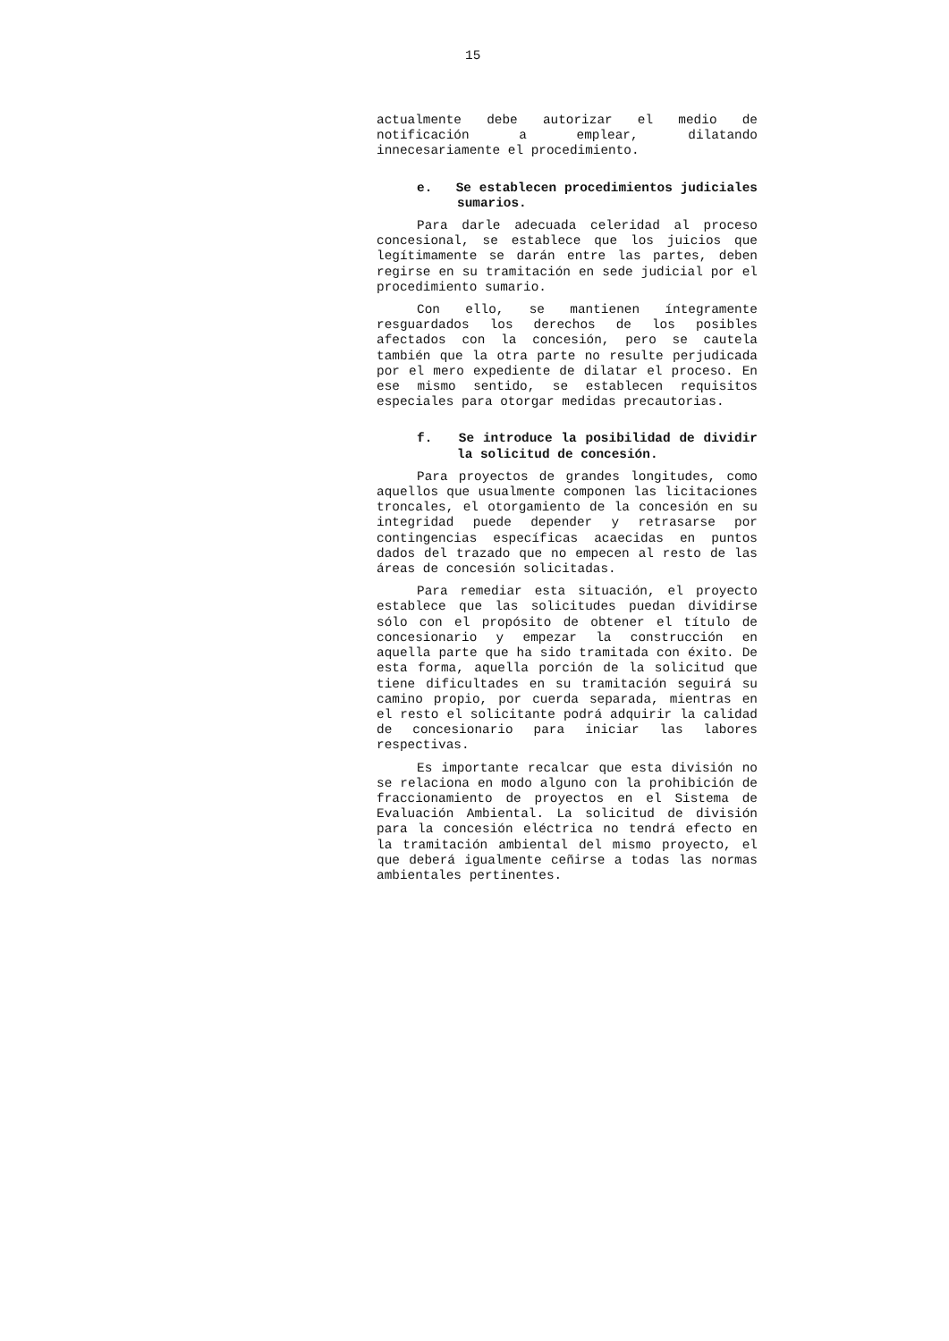15
actualmente debe autorizar el medio de notificación a emplear, dilatando innecesariamente el procedimiento.
e. Se establecen procedimientos judiciales sumarios.
Para darle adecuada celeridad al proceso concesional, se establece que los juicios que legítimamente se darán entre las partes, deben regirse en su tramitación en sede judicial por el procedimiento sumario.
Con ello, se mantienen íntegramente resguardados los derechos de los posibles afectados con la concesión, pero se cautela también que la otra parte no resulte perjudicada por el mero expediente de dilatar el proceso. En ese mismo sentido, se establecen requisitos especiales para otorgar medidas precautorias.
f. Se introduce la posibilidad de dividir la solicitud de concesión.
Para proyectos de grandes longitudes, como aquellos que usualmente componen las licitaciones troncales, el otorgamiento de la concesión en su integridad puede depender y retrasarse por contingencias específicas acaecidas en puntos dados del trazado que no empecen al resto de las áreas de concesión solicitadas.
Para remediar esta situación, el proyecto establece que las solicitudes puedan dividirse sólo con el propósito de obtener el título de concesionario y empezar la construcción en aquella parte que ha sido tramitada con éxito. De esta forma, aquella porción de la solicitud que tiene dificultades en su tramitación seguirá su camino propio, por cuerda separada, mientras en el resto el solicitante podrá adquirir la calidad de concesionario para iniciar las labores respectivas.
Es importante recalcar que esta división no se relaciona en modo alguno con la prohibición de fraccionamiento de proyectos en el Sistema de Evaluación Ambiental. La solicitud de división para la concesión eléctrica no tendrá efecto en la tramitación ambiental del mismo proyecto, el que deberá igualmente ceñirse a todas las normas ambientales pertinentes.